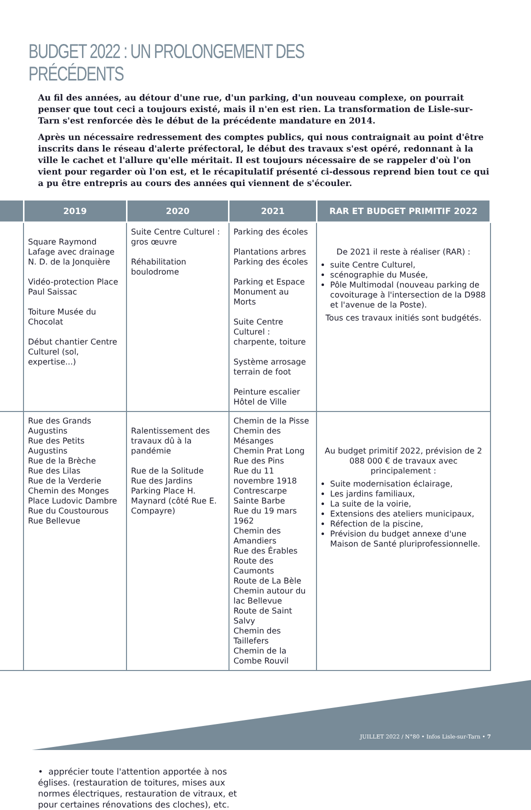BUDGET 2022 : UN PROLONGEMENT DES PRÉCÉDENTS
Au fil des années, au détour d'une rue, d'un parking, d'un nouveau complexe, on pourrait penser que tout ceci a toujours existé, mais il n'en est rien. La transformation de Lisle-sur-Tarn s'est renforcée dès le début de la précédente mandature en 2014.
Après un nécessaire redressement des comptes publics, qui nous contraignait au point d'être inscrits dans le réseau d'alerte préfectoral, le début des travaux s'est opéré, redonnant à la ville le cachet et l'allure qu'elle méritait. Il est toujours nécessaire de se rappeler d'où l'on vient pour regarder où l'on est, et le récapitulatif présenté ci-dessous reprend bien tout ce qui a pu être entrepris au cours des années qui viennent de s'écouler.
| | 2019 | 2020 | 2021 | RAR ET BUDGET PRIMITIF 2022 |
| --- | --- | --- | --- | --- |
| | Square Raymond Lafage avec drainage N. D. de la Jonquière Vidéo-protection Place Paul Saissac Toiture Musée du Chocolat Début chantier Centre Culturel (sol, expertise...) | Suite Centre Culturel : gros œuvre Réhabilitation boulodrome | Parking des écoles Plantations arbres Parking des écoles Parking et Espace Monument au Morts Suite Centre Culturel : charpente, toiture Système arrosage terrain de foot Peinture escalier Hôtel de Ville | De 2021 il reste à réaliser (RAR) : suite Centre Culturel, scénographie du Musée, Pôle Multimodal (nouveau parking de covoiturage à l'intersection de la D988 et l'avenue de la Poste). Tous ces travaux initiés sont budgétés. |
| | Rue des Grands Augustins Rue des Petits Augustins Rue de la Brèche Rue des Lilas Rue de la Verderie Chemin des Monges Place Ludovic Dambre Rue du Coustourous Rue Bellevue | Ralentissement des travaux dû à la pandémie Rue de la Solitude Rue des Jardins Parking Place H. Maynard (côté Rue E. Compayre) | Chemin de la Pisse Chemin des Mésanges Chemin Prat Long Rue des Pins Rue du 11 novembre 1918 Contrescarpe Sainte Barbe Rue du 19 mars 1962 Chemin des Amandiers Rue des Érables Route des Caumonts Route de La Bèle Chemin autour du lac Bellevue Route de Saint Salvy Chemin des Taillefers Chemin de la Combe Rouvil | Au budget primitif 2022, prévision de 2 088 000 € de travaux avec principalement : Suite modernisation éclairage, Les jardins familiaux, La suite de la voirie, Extensions des ateliers municipaux, Réfection de la piscine, Prévision du budget annexe d'une Maison de Santé pluriprofessionnelle. |
• apprécier toute l'attention apportée à nos églises. (restauration de toitures, mises aux normes électriques, restauration de vitraux, et pour certaines rénovations des cloches), etc.
JUILLET 2022 / N°80 • Infos Lisle-sur-Tarn • 7